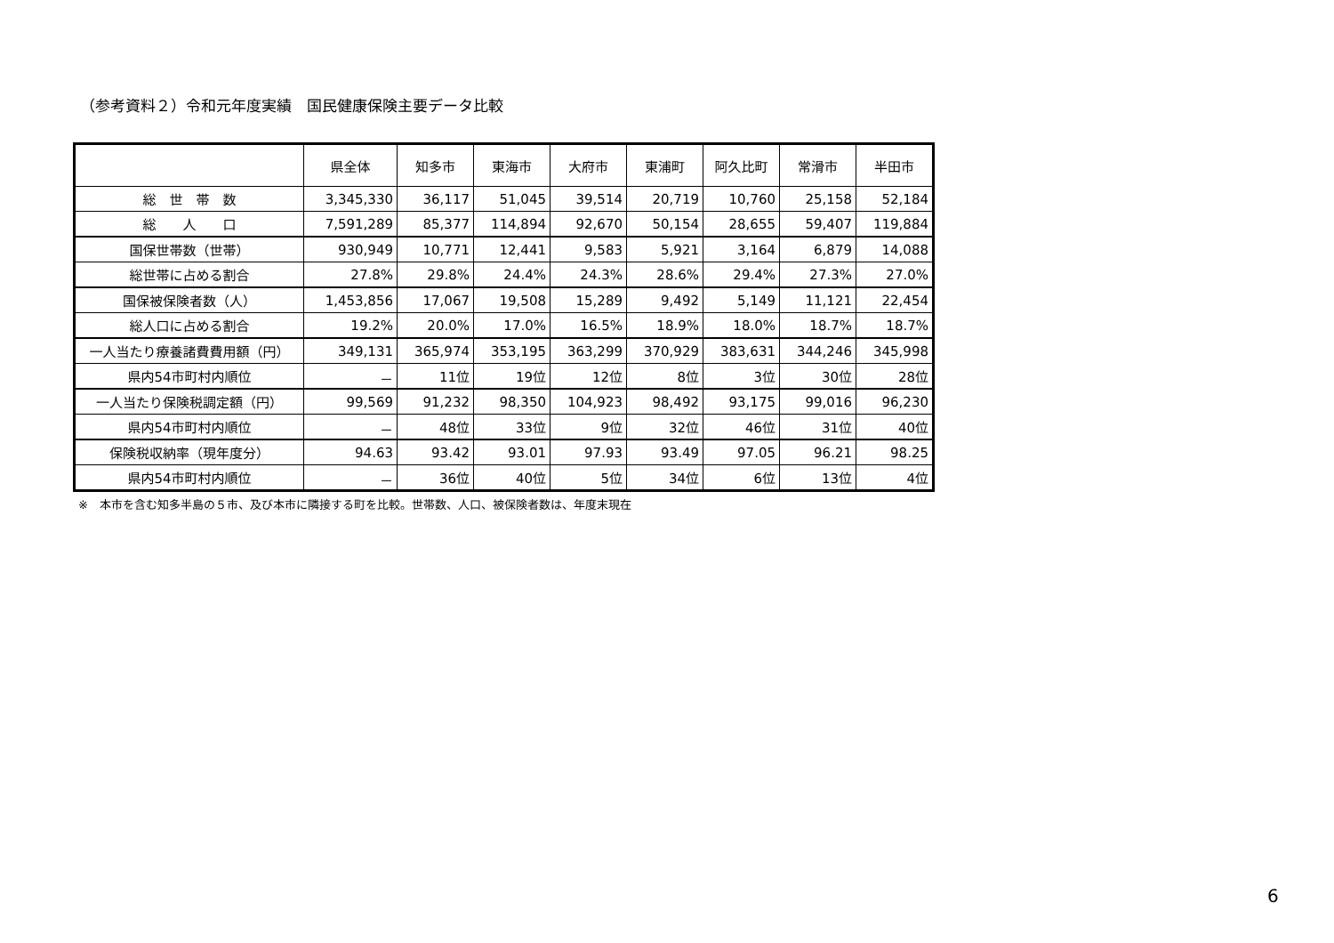（参考資料２）令和元年度実績　国民健康保険主要データ比較
| | 県全体 | 知多市 | 東海市 | 大府市 | 東浦町 | 阿久比町 | 常滑市 | 半田市 |
| --- | --- | --- | --- | --- | --- | --- | --- | --- |
| 総 世 帯 数 | 3,345,330 | 36,117 | 51,045 | 39,514 | 20,719 | 10,760 | 25,158 | 52,184 |
| 総 人 口 | 7,591,289 | 85,377 | 114,894 | 92,670 | 50,154 | 28,655 | 59,407 | 119,884 |
| 国保世帯数（世帯） | 930,949 | 10,771 | 12,441 | 9,583 | 5,921 | 3,164 | 6,879 | 14,088 |
| 総世帯に占める割合 | 27.8% | 29.8% | 24.4% | 24.3% | 28.6% | 29.4% | 27.3% | 27.0% |
| 国保被保険者数（人） | 1,453,856 | 17,067 | 19,508 | 15,289 | 9,492 | 5,149 | 11,121 | 22,454 |
| 総人口に占める割合 | 19.2% | 20.0% | 17.0% | 16.5% | 18.9% | 18.0% | 18.7% | 18.7% |
| 一人当たり療養諸費費用額（円） | 349,131 | 365,974 | 353,195 | 363,299 | 370,929 | 383,631 | 344,246 | 345,998 |
| 県内54市町村内順位 | － | 11位 | 19位 | 12位 | 8位 | 3位 | 30位 | 28位 |
| 一人当たり保険税調定額（円） | 99,569 | 91,232 | 98,350 | 104,923 | 98,492 | 93,175 | 99,016 | 96,230 |
| 県内54市町村内順位 | － | 48位 | 33位 | 9位 | 32位 | 46位 | 31位 | 40位 |
| 保険税収納率（現年度分） | 94.63 | 93.42 | 93.01 | 97.93 | 93.49 | 97.05 | 96.21 | 98.25 |
| 県内54市町村内順位 | － | 36位 | 40位 | 5位 | 34位 | 6位 | 13位 | 4位 |
※　本市を含む知多半島の５市、及び本市に隣接する町を比較。世帯数、人口、被保険者数は、年度末現在
6